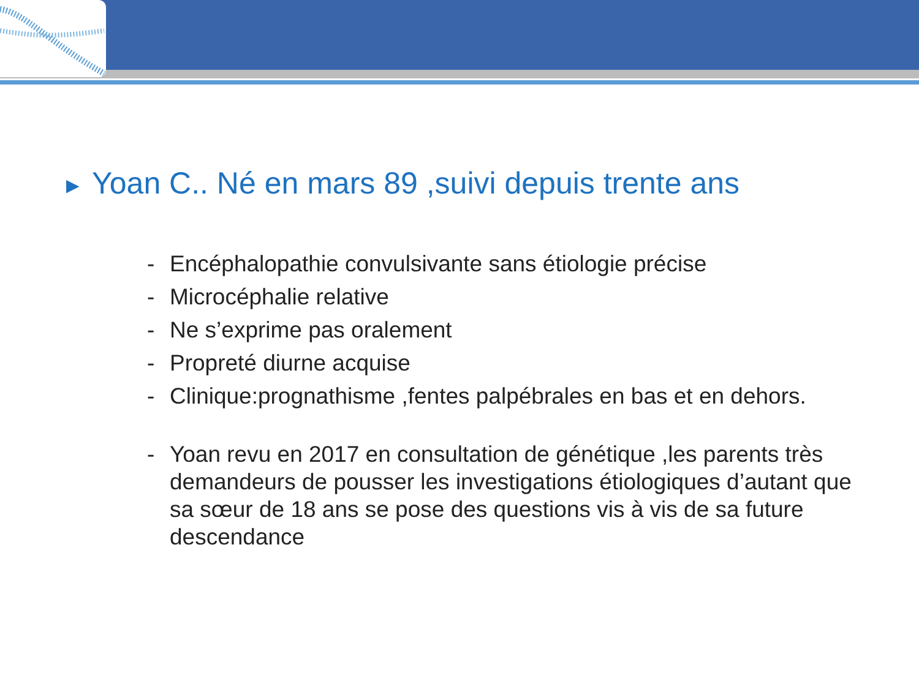▶ Yoan C.. Né en mars 89 ,suivi depuis trente ans
- Encéphalopathie convulsivante sans étiologie précise
- Microcéphalie relative
- Ne s’exprime pas oralement
- Propreté diurne acquise
- Clinique:prognathisme ,fentes palpébrales en bas et en dehors.
- Yoan revu en 2017 en consultation de génétique ,les parents très demandeurs de pousser les investigations étiologiques d’autant que sa sœur de 18 ans se pose des questions vis à vis de sa future descendance